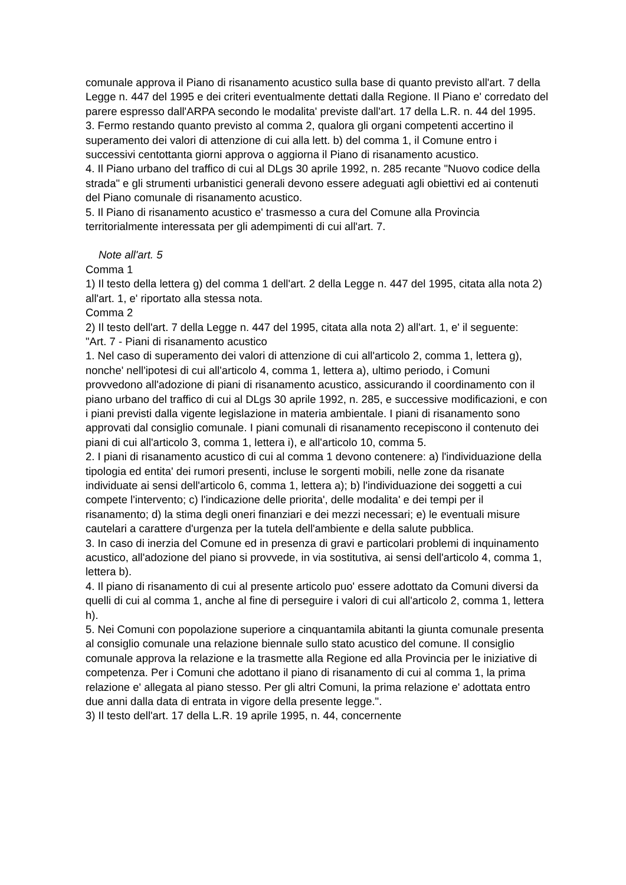comunale approva il Piano di risanamento acustico sulla base di quanto previsto all'art. 7 della Legge n. 447 del 1995 e dei criteri eventualmente dettati dalla Regione. Il Piano e' corredato del parere espresso dall'ARPA secondo le modalita' previste dall'art. 17 della L.R. n. 44 del 1995.
3. Fermo restando quanto previsto al comma 2, qualora gli organi competenti accertino il superamento dei valori di attenzione di cui alla lett. b) del comma 1, il Comune entro i successivi centottanta giorni approva o aggiorna il Piano di risanamento acustico.
4. Il Piano urbano del traffico di cui al DLgs 30 aprile 1992, n. 285 recante "Nuovo codice della strada" e gli strumenti urbanistici generali devono essere adeguati agli obiettivi ed ai contenuti del Piano comunale di risanamento acustico.
5. Il Piano di risanamento acustico e' trasmesso a cura del Comune alla Provincia territorialmente interessata per gli adempimenti di cui all'art. 7.
Note all'art. 5
Comma 1
1) Il testo della lettera g) del comma 1 dell'art. 2 della Legge n. 447 del 1995, citata alla nota 2) all'art. 1, e' riportato alla stessa nota.
Comma 2
2) Il testo dell'art. 7 della Legge n. 447 del 1995, citata alla nota 2) all'art. 1, e' il seguente:
"Art. 7 - Piani di risanamento acustico
1. Nel caso di superamento dei valori di attenzione di cui all'articolo 2, comma 1, lettera g), nonche' nell'ipotesi di cui all'articolo 4, comma 1, lettera a), ultimo periodo, i Comuni provvedono all'adozione di piani di risanamento acustico, assicurando il coordinamento con il piano urbano del traffico di cui al DLgs 30 aprile 1992, n. 285, e successive modificazioni, e con i piani previsti dalla vigente legislazione in materia ambientale. I piani di risanamento sono approvati dal consiglio comunale. I piani comunali di risanamento recepiscono il contenuto dei piani di cui all'articolo 3, comma 1, lettera i), e all'articolo 10, comma 5.
2. I piani di risanamento acustico di cui al comma 1 devono contenere: a) l'individuazione della tipologia ed entita' dei rumori presenti, incluse le sorgenti mobili, nelle zone da risanate individuate ai sensi dell'articolo 6, comma 1, lettera a); b) l'individuazione dei soggetti a cui compete l'intervento; c) l'indicazione delle priorita', delle modalita' e dei tempi per il risanamento; d) la stima degli oneri finanziari e dei mezzi necessari; e) le eventuali misure cautelari a carattere d'urgenza per la tutela dell'ambiente e della salute pubblica.
3. In caso di inerzia del Comune ed in presenza di gravi e particolari problemi di inquinamento acustico, all'adozione del piano si provvede, in via sostitutiva, ai sensi dell'articolo 4, comma 1, lettera b).
4. Il piano di risanamento di cui al presente articolo puo' essere adottato da Comuni diversi da quelli di cui al comma 1, anche al fine di perseguire i valori di cui all'articolo 2, comma 1, lettera h).
5. Nei Comuni con popolazione superiore a cinquantamila abitanti la giunta comunale presenta al consiglio comunale una relazione biennale sullo stato acustico del comune. Il consiglio comunale approva la relazione e la trasmette alla Regione ed alla Provincia per le iniziative di competenza. Per i Comuni che adottano il piano di risanamento di cui al comma 1, la prima relazione e' allegata al piano stesso. Per gli altri Comuni, la prima relazione e' adottata entro due anni dalla data di entrata in vigore della presente legge.".
3) Il testo dell'art. 17 della L.R. 19 aprile 1995, n. 44, concernente